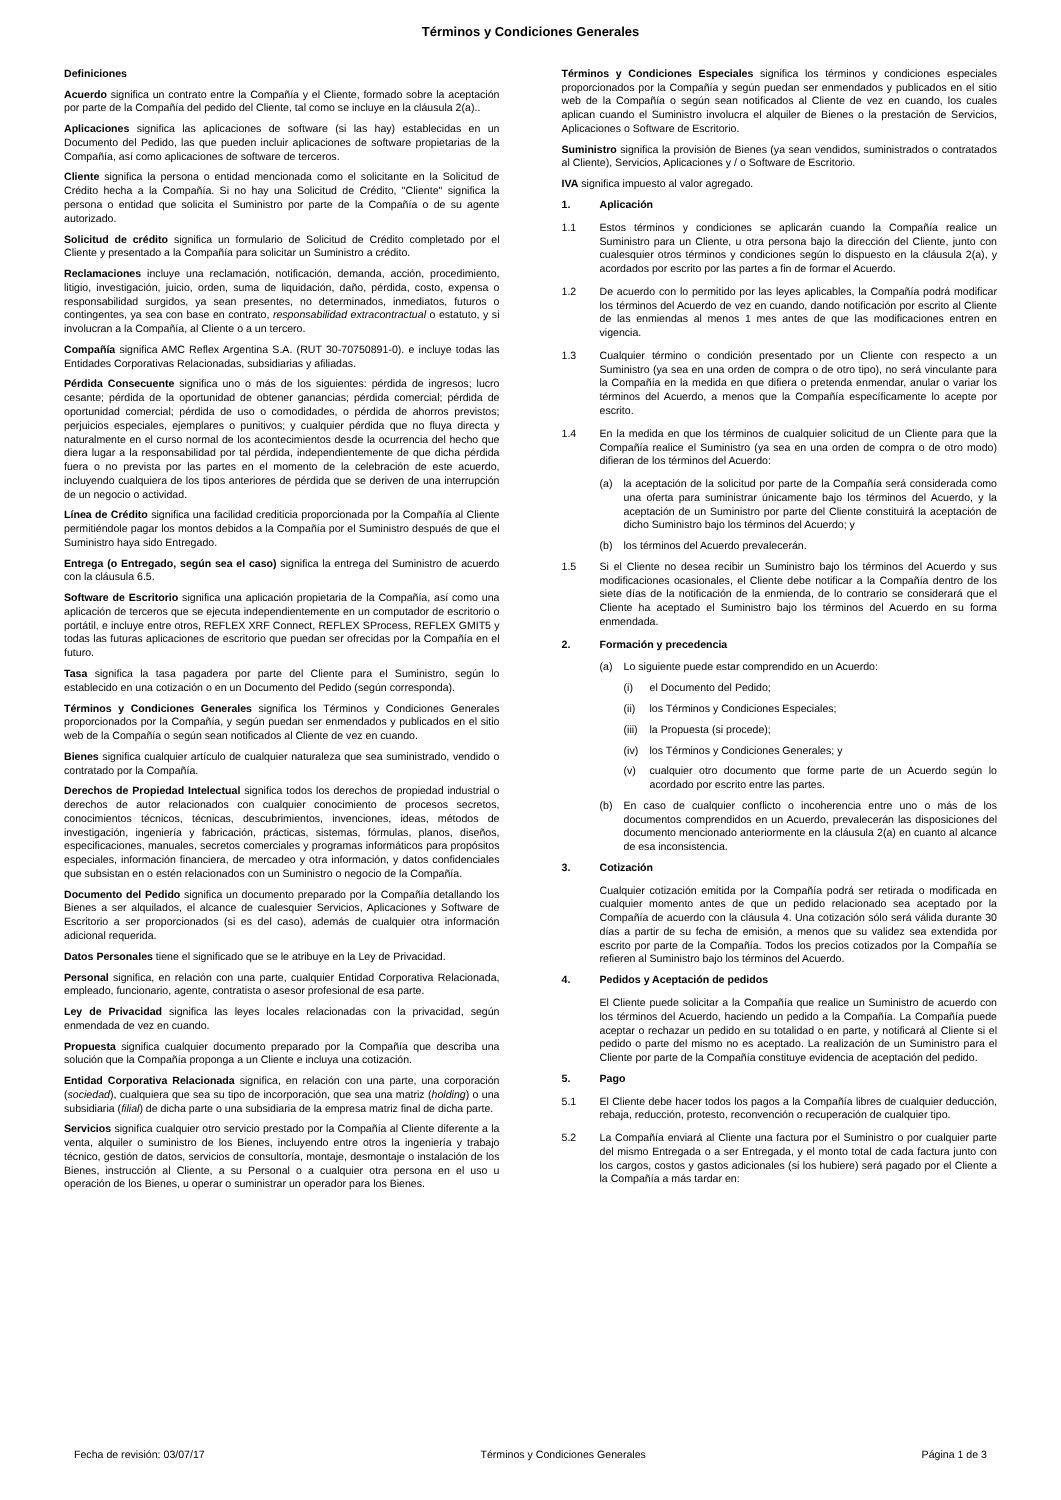Términos y Condiciones Generales
Definiciones
Acuerdo significa un contrato entre la Compañía y el Cliente, formado sobre la aceptación por parte de la Compañía del pedido del Cliente, tal como se incluye en la cláusula 2(a)..
Aplicaciones significa las aplicaciones de software (si las hay) establecidas en un Documento del Pedido, las que pueden incluir aplicaciones de software propietarias de la Compañía, así como aplicaciones de software de terceros.
Cliente significa la persona o entidad mencionada como el solicitante en la Solicitud de Crédito hecha a la Compañía. Si no hay una Solicitud de Crédito, "Cliente" significa la persona o entidad que solicita el Suministro por parte de la Compañía o de su agente autorizado.
Solicitud de crédito significa un formulario de Solicitud de Crédito completado por el Cliente y presentado a la Compañía para solicitar un Suministro a crédito.
Reclamaciones incluye una reclamación, notificación, demanda, acción, procedimiento, litigio, investigación, juicio, orden, suma de liquidación, daño, pérdida, costo, expensa o responsabilidad surgidos, ya sean presentes, no determinados, inmediatos, futuros o contingentes, ya sea con base en contrato, responsabilidad extracontractual o estatuto, y si involucran a la Compañía, al Cliente o a un tercero.
Compañía significa AMC Reflex Argentina S.A. (RUT 30-70750891-0). e incluye todas las Entidades Corporativas Relacionadas, subsidiarias y afiliadas.
Pérdida Consecuente significa uno o más de los siguientes: pérdida de ingresos; lucro cesante; pérdida de la oportunidad de obtener ganancias; pérdida comercial; pérdida de oportunidad comercial; pérdida de uso o comodidades, o pérdida de ahorros previstos; perjuicios especiales, ejemplares o punitivos; y cualquier pérdida que no fluya directa y naturalmente en el curso normal de los acontecimientos desde la ocurrencia del hecho que diera lugar a la responsabilidad por tal pérdida, independientemente de que dicha pérdida fuera o no prevista por las partes en el momento de la celebración de este acuerdo, incluyendo cualquiera de los tipos anteriores de pérdida que se deriven de una interrupción de un negocio o actividad.
Línea de Crédito significa una facilidad crediticia proporcionada por la Compañía al Cliente permitiéndole pagar los montos debidos a la Compañía por el Suministro después de que el Suministro haya sido Entregado.
Entrega (o Entregado, según sea el caso) significa la entrega del Suministro de acuerdo con la cláusula 6.5.
Software de Escritorio significa una aplicación propietaria de la Compañía, así como una aplicación de terceros que se ejecuta independientemente en un computador de escritorio o portátil, e incluye entre otros, REFLEX XRF Connect, REFLEX SProcess, REFLEX GMIT5 y todas las futuras aplicaciones de escritorio que puedan ser ofrecidas por la Compañía en el futuro.
Tasa significa la tasa pagadera por parte del Cliente para el Suministro, según lo establecido en una cotización o en un Documento del Pedido (según corresponda).
Términos y Condiciones Generales significa los Términos y Condiciones Generales proporcionados por la Compañía, y según puedan ser enmendados y publicados en el sitio web de la Compañía o según sean notificados al Cliente de vez en cuando.
Bienes significa cualquier artículo de cualquier naturaleza que sea suministrado, vendido o contratado por la Compañía.
Derechos de Propiedad Intelectual significa todos los derechos de propiedad industrial o derechos de autor relacionados con cualquier conocimiento de procesos secretos, conocimientos técnicos, técnicas, descubrimientos, invenciones, ideas, métodos de investigación, ingeniería y fabricación, prácticas, sistemas, fórmulas, planos, diseños, especificaciones, manuales, secretos comerciales y programas informáticos para propósitos especiales, información financiera, de mercadeo y otra información, y datos confidenciales que subsistan en o estén relacionados con un Suministro o negocio de la Compañía.
Documento del Pedido significa un documento preparado por la Compañía detallando los Bienes a ser alquilados, el alcance de cualesquier Servicios, Aplicaciones y Software de Escritorio a ser proporcionados (si es del caso), además de cualquier otra información adicional requerida.
Datos Personales tiene el significado que se le atribuye en la Ley de Privacidad.
Personal significa, en relación con una parte, cualquier Entidad Corporativa Relacionada, empleado, funcionario, agente, contratista o asesor profesional de esa parte.
Ley de Privacidad significa las leyes locales relacionadas con la privacidad, según enmendada de vez en cuando.
Propuesta significa cualquier documento preparado por la Compañía que describa una solución que la Compañía proponga a un Cliente e incluya una cotización.
Entidad Corporativa Relacionada significa, en relación con una parte, una corporación (sociedad), cualquiera que sea su tipo de incorporación, que sea una matriz (holding) o una subsidiaria (filial) de dicha parte o una subsidiaria de la empresa matriz final de dicha parte.
Servicios significa cualquier otro servicio prestado por la Compañía al Cliente diferente a la venta, alquiler o suministro de los Bienes, incluyendo entre otros la ingeniería y trabajo técnico, gestión de datos, servicios de consultoría, montaje, desmontaje o instalación de los Bienes, instrucción al Cliente, a su Personal o a cualquier otra persona en el uso u operación de los Bienes, u operar o suministrar un operador para los Bienes.
Términos y Condiciones Especiales significa los términos y condiciones especiales proporcionados por la Compañía y según puedan ser enmendados y publicados en el sitio web de la Compañía o según sean notificados al Cliente de vez en cuando, los cuales aplican cuando el Suministro involucra el alquiler de Bienes o la prestación de Servicios, Aplicaciones o Software de Escritorio.
Suministro significa la provisión de Bienes (ya sean vendidos, suministrados o contratados al Cliente), Servicios, Aplicaciones y / o Software de Escritorio.
IVA significa impuesto al valor agregado.
1. Aplicación
1.1 Estos términos y condiciones se aplicarán cuando la Compañía realice un Suministro para un Cliente, u otra persona bajo la dirección del Cliente, junto con cualesquier otros términos y condiciones según lo dispuesto en la cláusula 2(a), y acordados por escrito por las partes a fin de formar el Acuerdo.
1.2 De acuerdo con lo permitido por las leyes aplicables, la Compañía podrá modificar los términos del Acuerdo de vez en cuando, dando notificación por escrito al Cliente de las enmiendas al menos 1 mes antes de que las modificaciones entren en vigencia.
1.3 Cualquier término o condición presentado por un Cliente con respecto a un Suministro (ya sea en una orden de compra o de otro tipo), no será vinculante para la Compañía en la medida en que difiera o pretenda enmendar, anular o variar los términos del Acuerdo, a menos que la Compañía específicamente lo acepte por escrito.
1.4 En la medida en que los términos de cualquier solicitud de un Cliente para que la Compañía realice el Suministro (ya sea en una orden de compra o de otro modo) difieran de los términos del Acuerdo:
(a) la aceptación de la solicitud por parte de la Compañía será considerada como una oferta para suministrar únicamente bajo los términos del Acuerdo, y la aceptación de un Suministro por parte del Cliente constituirá la aceptación de dicho Suministro bajo los términos del Acuerdo; y
(b) los términos del Acuerdo prevalecerán.
1.5 Si el Cliente no desea recibir un Suministro bajo los términos del Acuerdo y sus modificaciones ocasionales, el Cliente debe notificar a la Compañía dentro de los siete días de la notificación de la enmienda, de lo contrario se considerará que el Cliente ha aceptado el Suministro bajo los términos del Acuerdo en su forma enmendada.
2. Formación y precedencia
(a) Lo siguiente puede estar comprendido en un Acuerdo:
(i) el Documento del Pedido;
(ii) los Términos y Condiciones Especiales;
(iii) la Propuesta (si procede);
(iv) los Términos y Condiciones Generales; y
(v) cualquier otro documento que forme parte de un Acuerdo según lo acordado por escrito entre las partes.
(b) En caso de cualquier conflicto o incoherencia entre uno o más de los documentos comprendidos en un Acuerdo, prevalecerán las disposiciones del documento mencionado anteriormente en la cláusula 2(a) en cuanto al alcance de esa inconsistencia.
3. Cotización
Cualquier cotización emitida por la Compañía podrá ser retirada o modificada en cualquier momento antes de que un pedido relacionado sea aceptado por la Compañía de acuerdo con la cláusula 4. Una cotización sólo será válida durante 30 días a partir de su fecha de emisión, a menos que su validez sea extendida por escrito por parte de la Compañía. Todos los precios cotizados por la Compañía se refieren al Suministro bajo los términos del Acuerdo.
4. Pedidos y Aceptación de pedidos
El Cliente puede solicitar a la Compañía que realice un Suministro de acuerdo con los términos del Acuerdo, haciendo un pedido a la Compañía. La Compañía puede aceptar o rechazar un pedido en su totalidad o en parte, y notificará al Cliente si el pedido o parte del mismo no es aceptado. La realización de un Suministro para el Cliente por parte de la Compañía constituye evidencia de aceptación del pedido.
5. Pago
5.1 El Cliente debe hacer todos los pagos a la Compañía libres de cualquier deducción, rebaja, reducción, protesto, reconvención o recuperación de cualquier tipo.
5.2 La Compañía enviará al Cliente una factura por el Suministro o por cualquier parte del mismo Entregada o a ser Entregada, y el monto total de cada factura junto con los cargos, costos y gastos adicionales (si los hubiere) será pagado por el Cliente a la Compañía a más tardar en:
Fecha de revisión: 03/07/17 Términos y Condiciones Generales Página 1 de 3